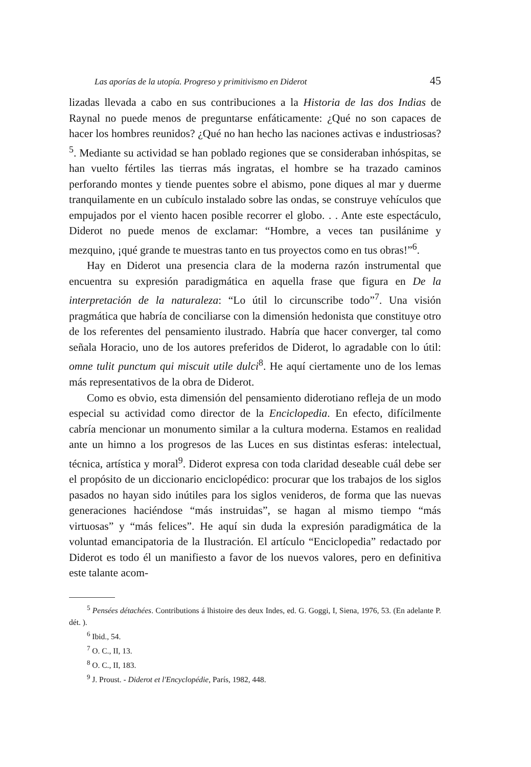Las aporías de la utopía. Progreso y primitivismo en Diderot 45
lizadas llevada a cabo en sus contribuciones a la Historia de las dos Indias de Raynal no puede menos de preguntarse enfáticamente: ¿Qué no son capaces de hacer los hombres reunidos? ¿Qué no han hecho las naciones activas e industriosas?<sup>5</sup>. Mediante su actividad se han poblado regiones que se consideraban inhóspitas, se han vuelto fértiles las tierras más ingratas, el hombre se ha trazado caminos perforando montes y tiende puentes sobre el abismo, pone diques al mar y duerme tranquilamente en un cubículo instalado sobre las ondas, se construye vehículos que empujados por el viento hacen posible recorrer el globo. . . Ante este espectáculo, Diderot no puede menos de exclamar: “Hombre, a veces tan pusilánime y mezquino, ¡qué grande te muestras tanto en tus proyectos como en tus obras!”<sup>6</sup>.
Hay en Diderot una presencia clara de la moderna razón instrumental que encuentra su expresión paradigmática en aquella frase que figura en De la interpretación de la naturaleza: “Lo útil lo circunscribe todo”<sup>7</sup>. Una visión pragmática que habría de conciliarse con la dimensión hedonista que constituye otro de los referentes del pensamiento ilustrado. Habría que hacer converger, tal como señala Horacio, uno de los autores preferidos de Diderot, lo agradable con lo útil: omne tulit punctum qui miscuit utile dulci<sup>8</sup>. He aquí ciertamente uno de los lemas más representativos de la obra de Diderot.
Como es obvio, esta dimensión del pensamiento diderotiano refleja de un modo especial su actividad como director de la Enciclopedia. En efecto, difícilmente cabría mencionar un monumento similar a la cultura moderna. Estamos en realidad ante un himno a los progresos de las Luces en sus distintas esferas: intelectual, técnica, artística y moral<sup>9</sup>. Diderot expresa con toda claridad deseable cuál debe ser el propósito de un diccionario enciclopédico: procurar que los trabajos de los siglos pasados no hayan sido inútiles para los siglos venideros, de forma que las nuevas generaciones haciéndose “más instruidas”, se hagan al mismo tiempo “más virtuosas” y “más felices”. He aquí sin duda la expresión paradigmática de la voluntad emancipatoria de la Ilustración. El artículo “Enciclopedia” redactado por Diderot es todo él un manifiesto a favor de los nuevos valores, pero en definitiva este talante acom-
<sup>5</sup> Pensées détachées. Contributions á lhistoire des deux Indes, ed. G. Goggi, I, Siena, 1976, 53. (En adelante P. dét. ).
<sup>6</sup> Ibid., 54.
<sup>7</sup> O. C., II, 13.
<sup>8</sup> O. C., II, 183.
<sup>9</sup> J. Proust. - Diderot et l'Encyclopédie, París, 1982, 448.